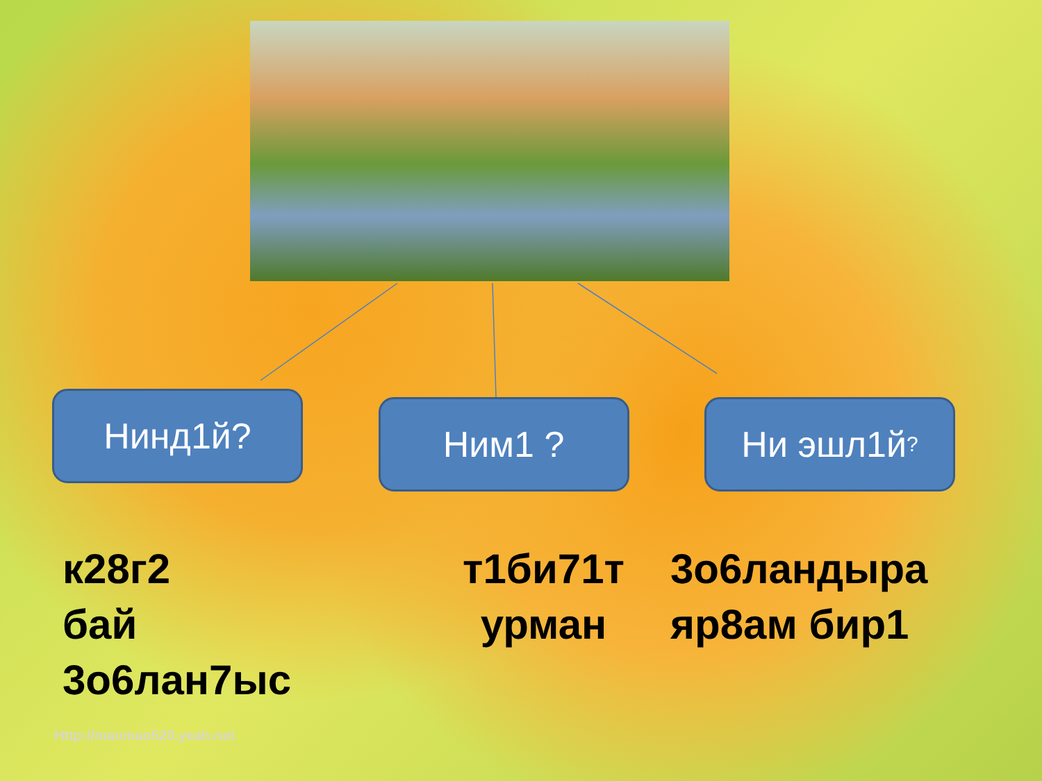Нинд1й?
Ним1 ? Ни эшл1й?
к28г2
бай
3о6лан7ыс
т1би71т
урман
3о6ландыра
яр8ам бир1
Http://maomao520.yeah.net